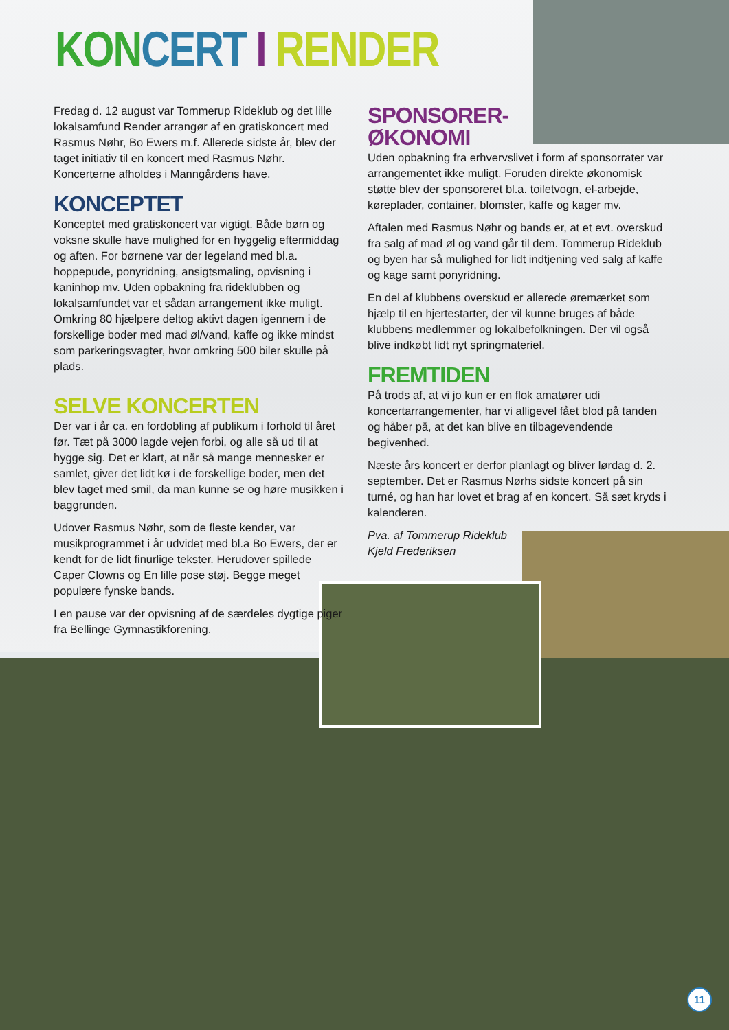KON CERT I RENDER
Fredag d. 12 august var Tommerup Rideklub og det lille lokalsamfund Render arrangør af en gratiskoncert med Rasmus Nøhr, Bo Ewers m.f. Allerede sidste år, blev der taget initiativ til en koncert med Rasmus Nøhr. Koncerterne afholdes i Manngårdens have.
KONCEPTET
Konceptet med gratiskoncert var vigtigt. Både børn og voksne skulle have mulighed for en hyggelig eftermiddag og aften. For børnene var der legeland med bl.a. hoppepude, ponyridning, ansigtsmaling, opvisning i kaninhop mv. Uden opbakning fra rideklubben og lokalsamfundet var et sådan arrangement ikke muligt. Omkring 80 hjælpere deltog aktivt dagen igennem i de forskellige boder med mad øl/vand, kaffe og ikke mindst som parkeringsvagter, hvor omkring 500 biler skulle på plads.
SELVE KONCERTEN
Der var i år ca. en fordobling af publikum i forhold til året før. Tæt på 3000 lagde vejen forbi, og alle så ud til at hygge sig. Det er klart, at når så mange mennesker er samlet, giver det lidt kø i de forskellige boder, men det blev taget med smil, da man kunne se og høre musikken i baggrunden.
Udover Rasmus Nøhr, som de fleste kender, var musikprogrammet i år udvidet med bl.a Bo Ewers, der er kendt for de lidt finurlige tekster. Herudover spillede Caper Clowns og En lille pose støj. Begge meget populære fynske bands.
I en pause var der opvisning af de særdeles dygtige piger fra Bellinge Gymnastikforening.
SPONSORER-
ØKONOMI
Uden opbakning fra erhvervslivet i form af sponsorrater var arrangementet ikke muligt. Foruden direkte økonomisk støtte blev der sponsoreret bl.a. toiletvogn, el-arbejde, køreplader, container, blomster, kaffe og kager mv.
Aftalen med Rasmus Nøhr og bands er, at et evt. overskud fra salg af mad øl og vand går til dem. Tommerup Rideklub og byen har så mulighed for lidt indtjening ved salg af kaffe og kage samt ponyridning.
En del af klubbens overskud er allerede øremærket som hjælp til en hjertestarter, der vil kunne bruges af både klubbens medlemmer og lokalbefolkningen. Der vil også blive indkøbt lidt nyt springmateriel.
FREMTIDEN
På trods af, at vi jo kun er en flok amatører udi koncertarrangementer, har vi alligevel fået blod på tanden og håber på, at det kan blive en tilbagevendende begivenhed.
Næste års koncert er derfor planlagt og bliver lørdag d. 2. september. Det er Rasmus Nørhs sidste koncert på sin turné, og han har lovet et brag af en koncert. Så sæt kryds i kalenderen.
Pva. af Tommerup Rideklub
Kjeld Frederiksen
11